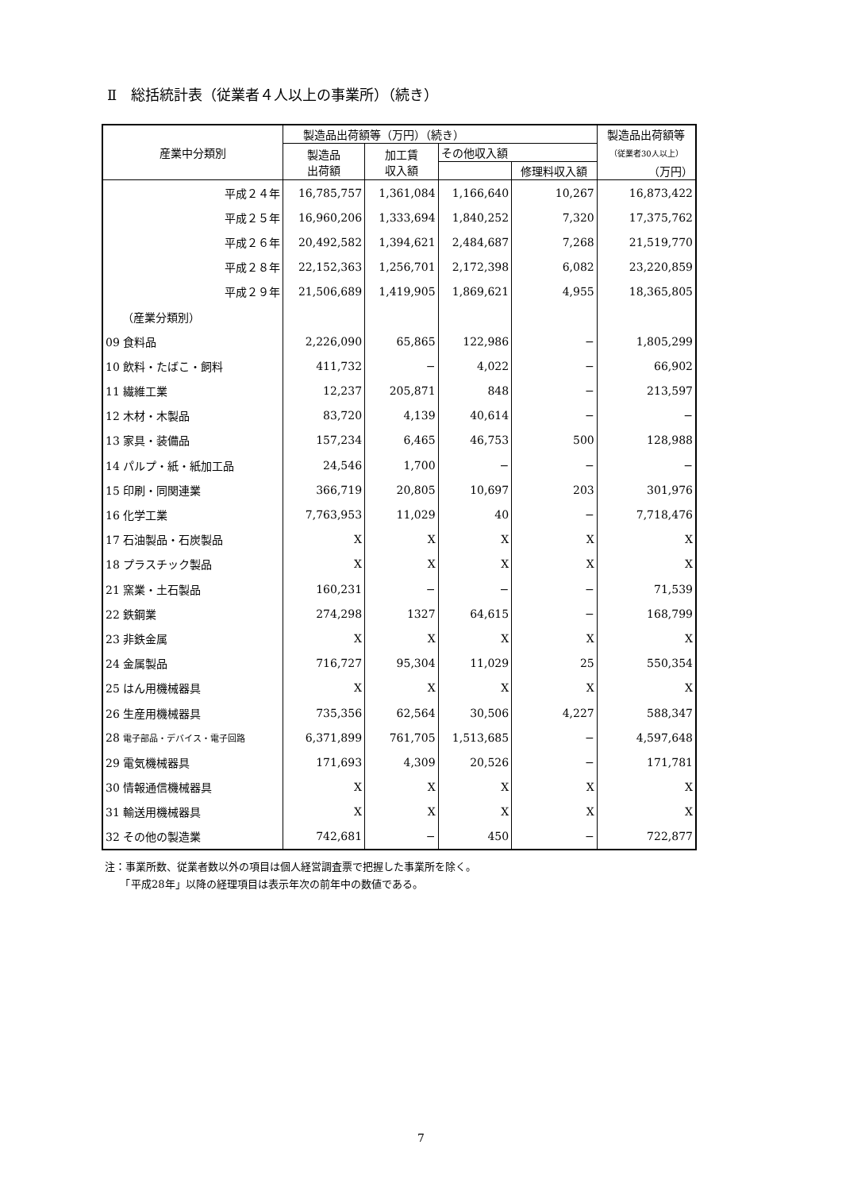Ⅱ　総括統計表（従業者４人以上の事業所）（続き）
| 産業中分類別 | 製造品出荷額等（万円）（続き） | | | | 製造品出荷額等 |
| --- | --- | --- | --- | --- | --- |
| | 製造品 出荷額 | 加工賃 収入額 | その他収入額 | | （従業者30人以上） |
| | | | | 修理料収入額 | （万円） |
| 平成２４年 | 16,785,757 | 1,361,084 | 1,166,640 | 10,267 | 16,873,422 |
| 平成２５年 | 16,960,206 | 1,333,694 | 1,840,252 | 7,320 | 17,375,762 |
| 平成２６年 | 20,492,582 | 1,394,621 | 2,484,687 | 7,268 | 21,519,770 |
| 平成２８年 | 22,152,363 | 1,256,701 | 2,172,398 | 6,082 | 23,220,859 |
| 平成２９年 | 21,506,689 | 1,419,905 | 1,869,621 | 4,955 | 18,365,805 |
| （産業分類別） | | | | | |
| 09 食料品 | 2,226,090 | 65,865 | 122,986 | − | 1,805,299 |
| 10 飲料・たばこ・飼料 | 411,732 | − | 4,022 | − | 66,902 |
| 11 繊維工業 | 12,237 | 205,871 | 848 | − | 213,597 |
| 12 木材・木製品 | 83,720 | 4,139 | 40,614 | − | − |
| 13 家具・装備品 | 157,234 | 6,465 | 46,753 | 500 | 128,988 |
| 14 パルプ・紙・紙加工品 | 24,546 | 1,700 | − | − | − |
| 15 印刷・同関連業 | 366,719 | 20,805 | 10,697 | 203 | 301,976 |
| 16 化学工業 | 7,763,953 | 11,029 | 40 | − | 7,718,476 |
| 17 石油製品・石炭製品 | X | X | X | X | X |
| 18 プラスチック製品 | X | X | X | X | X |
| 21 窯業・土石製品 | 160,231 | − | − | − | 71,539 |
| 22 鉄鋼業 | 274,298 | 1327 | 64,615 | − | 168,799 |
| 23 非鉄金属 | X | X | X | X | X |
| 24 金属製品 | 716,727 | 95,304 | 11,029 | 25 | 550,354 |
| 25 はん用機械器具 | X | X | X | X | X |
| 26 生産用機械器具 | 735,356 | 62,564 | 30,506 | 4,227 | 588,347 |
| 28 電子部品・デバイス・電子回路 | 6,371,899 | 761,705 | 1,513,685 | − | 4,597,648 |
| 29 電気機械器具 | 171,693 | 4,309 | 20,526 | − | 171,781 |
| 30 情報通信機械器具 | X | X | X | X | X |
| 31 輸送用機械器具 | X | X | X | X | X |
| 32 その他の製造業 | 742,681 | − | 450 | − | 722,877 |
注：事業所数、従業者数以外の項目は個人経営調査票で把握した事業所を除く。
　　「平成28年」以降の経理項目は表示年次の前年中の数値である。
7